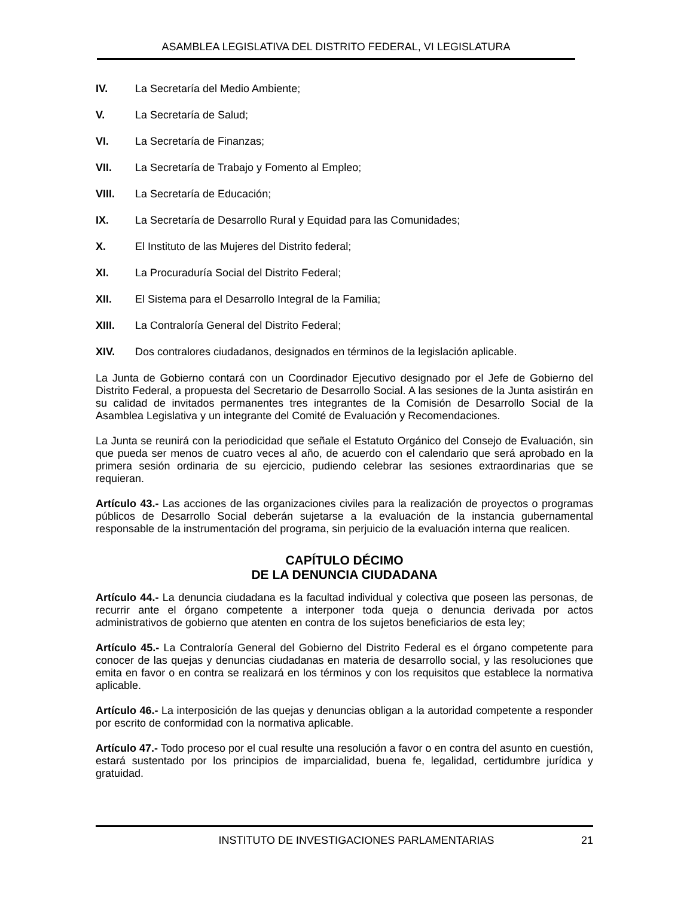ASAMBLEA LEGISLATIVA DEL DISTRITO FEDERAL, VI LEGISLATURA
IV. La Secretaría del Medio Ambiente;
V. La Secretaría de Salud;
VI. La Secretaría de Finanzas;
VII. La Secretaría de Trabajo y Fomento al Empleo;
VIII. La Secretaría de Educación;
IX. La Secretaría de Desarrollo Rural y Equidad para las Comunidades;
X. El Instituto de las Mujeres del Distrito federal;
XI. La Procuraduría Social del Distrito Federal;
XII. El Sistema para el Desarrollo Integral de la Familia;
XIII. La Contraloría General del Distrito Federal;
XIV. Dos contralores ciudadanos, designados en términos de la legislación aplicable.
La Junta de Gobierno contará con un Coordinador Ejecutivo designado por el Jefe de Gobierno del Distrito Federal, a propuesta del Secretario de Desarrollo Social. A las sesiones de la Junta asistirán en su calidad de invitados permanentes tres integrantes de la Comisión de Desarrollo Social de la Asamblea Legislativa y un integrante del Comité de Evaluación y Recomendaciones.
La Junta se reunirá con la periodicidad que señale el Estatuto Orgánico del Consejo de Evaluación, sin que pueda ser menos de cuatro veces al año, de acuerdo con el calendario que será aprobado en la primera sesión ordinaria de su ejercicio, pudiendo celebrar las sesiones extraordinarias que se requieran.
Artículo 43.- Las acciones de las organizaciones civiles para la realización de proyectos o programas públicos de Desarrollo Social deberán sujetarse a la evaluación de la instancia gubernamental responsable de la instrumentación del programa, sin perjuicio de la evaluación interna que realicen.
CAPÍTULO DÉCIMO
DE LA DENUNCIA CIUDADANA
Artículo 44.- La denuncia ciudadana es la facultad individual y colectiva que poseen las personas, de recurrir ante el órgano competente a interponer toda queja o denuncia derivada por actos administrativos de gobierno que atenten en contra de los sujetos beneficiarios de esta ley;
Artículo 45.- La Contraloría General del Gobierno del Distrito Federal es el órgano competente para conocer de las quejas y denuncias ciudadanas en materia de desarrollo social, y las resoluciones que emita en favor o en contra se realizará en los términos y con los requisitos que establece la normativa aplicable.
Artículo 46.- La interposición de las quejas y denuncias obligan a la autoridad competente a responder por escrito de conformidad con la normativa aplicable.
Artículo 47.- Todo proceso por el cual resulte una resolución a favor o en contra del asunto en cuestión, estará sustentado por los principios de imparcialidad, buena fe, legalidad, certidumbre jurídica y gratuidad.
INSTITUTO DE INVESTIGACIONES PARLAMENTARIAS 21